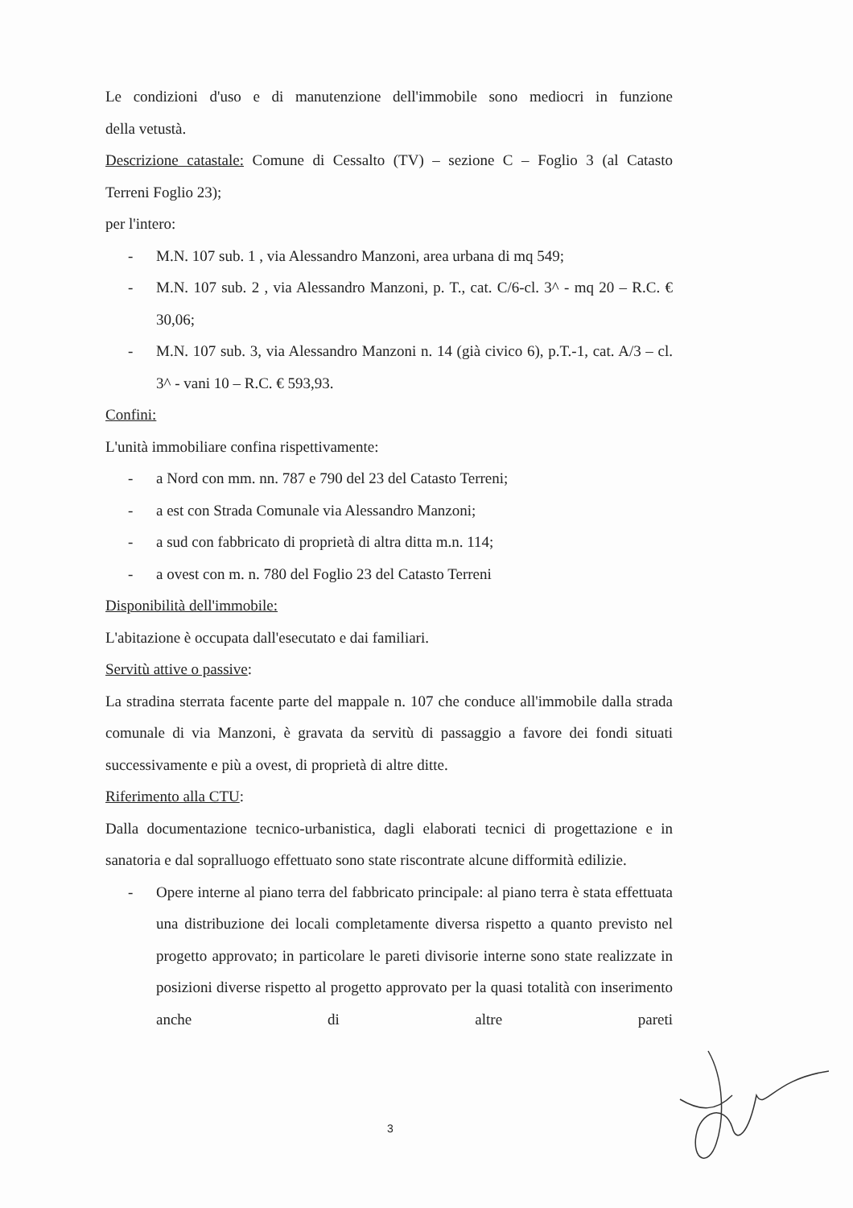Le condizioni d'uso e di manutenzione dell'immobile sono mediocri in funzione
della vetustà.
Descrizione catastale: Comune di Cessalto (TV) – sezione C – Foglio 3 (al Catasto
Terreni Foglio 23);
per l'intero:
- M.N. 107 sub. 1 , via Alessandro Manzoni, area urbana di mq 549;
- M.N. 107 sub. 2 , via Alessandro Manzoni, p. T., cat. C/6-cl. 3^ - mq 20 – R.C. € 30,06;
- M.N. 107 sub. 3, via Alessandro Manzoni n. 14 (già civico 6), p.T.-1, cat. A/3 – cl. 3^ - vani 10 – R.C. € 593,93.
Confini:
L'unità immobiliare confina rispettivamente:
- a Nord con mm. nn. 787 e 790 del 23 del Catasto Terreni;
- a est con Strada Comunale via Alessandro Manzoni;
- a sud con fabbricato di proprietà di altra ditta m.n. 114;
- a ovest con m. n. 780 del Foglio 23 del Catasto Terreni
Disponibilità dell'immobile:
L'abitazione è occupata dall'esecutato e dai familiari.
Servitù attive o passive:
La stradina sterrata facente parte del mappale n. 107 che conduce all'immobile dalla strada comunale di via Manzoni, è gravata da servitù di passaggio a favore dei fondi situati successivamente e più a ovest, di proprietà di altre ditte.
Riferimento alla CTU:
Dalla documentazione tecnico-urbanistica, dagli elaborati tecnici di progettazione e in sanatoria e dal sopralluogo effettuato sono state riscontrate alcune difformità edilizie.
- Opere interne al piano terra del fabbricato principale: al piano terra è stata effettuata una distribuzione dei locali completamente diversa rispetto a quanto previsto nel progetto approvato; in particolare le pareti divisorie interne sono state realizzate in posizioni diverse rispetto al progetto approvato per la quasi totalità con inserimento anche di altre pareti
3